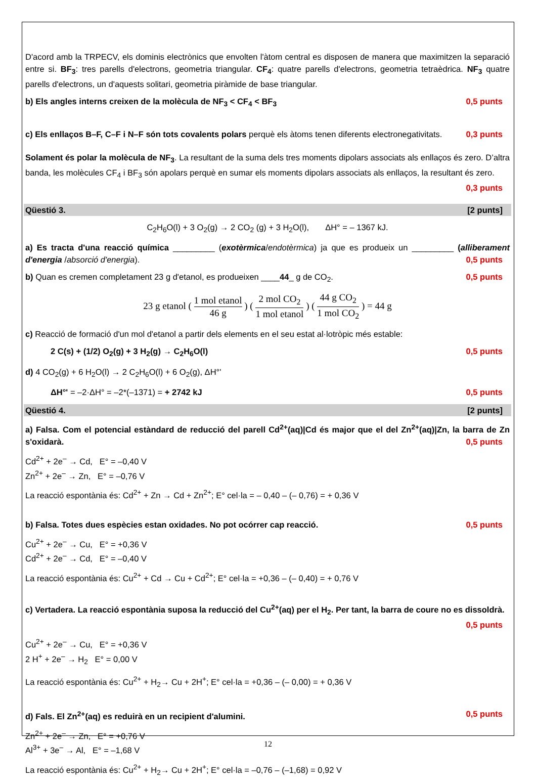D'acord amb la TRPECV, els dominis electrònics que envolten l'àtom central es disposen de manera que maximitzen la separació entre si. BF<sub>3</sub>: tres parells d'electrons, geometria triangular. CF<sub>4</sub>: quatre parells d'electrons, geometria tetraèdrica. NF<sub>3</sub> quatre parells d'electrons, un d'aquests solitari, geometria piràmide de base triangular.
0,5 punts b) Els angles interns creixen de la molècula de NF<sub>3</sub> < CF<sub>4</sub> < BF<sub>3</sub>
0,3 punts c) Els enllaços B–F, C–F i N–F són tots covalents polars perquè els àtoms tenen diferents electronegativitats.
Solament és polar la molècula de NF<sub>3</sub>. La resultant de la suma dels tres moments dipolars associats als enllaços és zero. D’altra banda, les molècules CF<sub>4</sub> i BF<sub>3</sub> són apolars perquè en sumar els moments dipolars associats als enllaços, la resultant és zero. 0,3 punts
Qüestió 3. [2 punts]
C<sub>2</sub>H<sub>6</sub>O(l) + 3 O<sub>2</sub>(g) → 2 CO<sub>2</sub> (g) + 3 H<sub>2</sub>O(l), ΔH° = – 1367 kJ.
a) Es tracta d'una reacció química _________ (exotèrmica/endotèrmica) ja que es produeix un _________ (alliberament d'energia /absorció d'energia). 0,5 punts
0,5 punts b) Quan es cremen completament 23 g d'etanol, es produeixen ____44_ g de CO<sub>2</sub>.
23 g etanol ( 1 mol etanol 46 g ) ( 2 mol CO<sub>2</sub> 1 mol etanol ) ( 44 g CO<sub>2</sub> 1 mol CO<sub>2</sub> ) = 44 g
c) Reacció de formació d'un mol d'etanol a partir dels elements en el seu estat al·lotròpic més estable:
0,5 punts 2 C(s) + (1/2) O<sub>2</sub>(g) + 3 H<sub>2</sub>(g) → C<sub>2</sub>H<sub>6</sub>O(l)
d) 4 CO<sub>2</sub>(g) + 6 H<sub>2</sub>O(l) → 2 C<sub>2</sub>H<sub>6</sub>O(l) + 6 O<sub>2</sub>(g), ΔH°'
0,5 punts ΔH°' = –2·ΔH° = –2*(–1371) = + 2742 kJ
Qüestió 4. [2 punts]
a) Falsa. Com el potencial estàndard de reducció del parell Cd<sup>2+</sup>(aq)|Cd és major que el del Zn<sup>2+</sup>(aq)|Zn, la barra de Zn s'oxidarà. 0,5 punts
Cd<sup>2+</sup> + 2e<sup>–</sup> → Cd, E° = –0,40 V
Zn<sup>2+</sup> + 2e<sup>–</sup> → Zn, E° = –0,76 V
La reacció espontània és: Cd<sup>2+</sup> + Zn → Cd + Zn<sup>2+</sup>; E° cel·la = – 0,40 – (– 0,76) = + 0,36 V
0,5 punts b) Falsa. Totes dues espècies estan oxidades. No pot ocórrer cap reacció.
Cu<sup>2+</sup> + 2e<sup>–</sup> → Cu, E° = +0,36 V
Cd<sup>2+</sup> + 2e<sup>–</sup> → Cd, E° = –0,40 V
La reacció espontània és: Cu<sup>2+</sup> + Cd → Cu + Cd<sup>2+</sup>; E° cel·la = +0,36 – (– 0,40) = + 0,76 V
c) Vertadera. La reacció espontània suposa la reducció del Cu<sup>2+</sup>(aq) per el H<sub>2</sub>. Per tant, la barra de coure no es dissoldrà.
0,5 punts
Cu<sup>2+</sup> + 2e<sup>–</sup> → Cu, E° = +0,36 V
2 H<sup>+</sup> + 2e<sup>–</sup> → H<sub>2</sub> E° = 0,00 V
La reacció espontània és: Cu<sup>2+</sup> + H<sub>2</sub>→ Cu + 2H<sup>+</sup>; E° cel·la = +0,36 – (– 0,00) = + 0,36 V
0,5 punts d) Fals. El Zn<sup>2+</sup>(aq) es reduirà en un recipient d'alumini.
Zn<sup>2+</sup> + 2e<sup>–</sup> → Zn, E° = +0,76 V
Al<sup>3+</sup> + 3e<sup>–</sup> → Al, E° = –1,68 V
La reacció espontània és: Cu<sup>2+</sup> + H<sub>2</sub>→ Cu + 2H<sup>+</sup>; E° cel·la = –0,76 – (–1,68) = 0,92 V
12